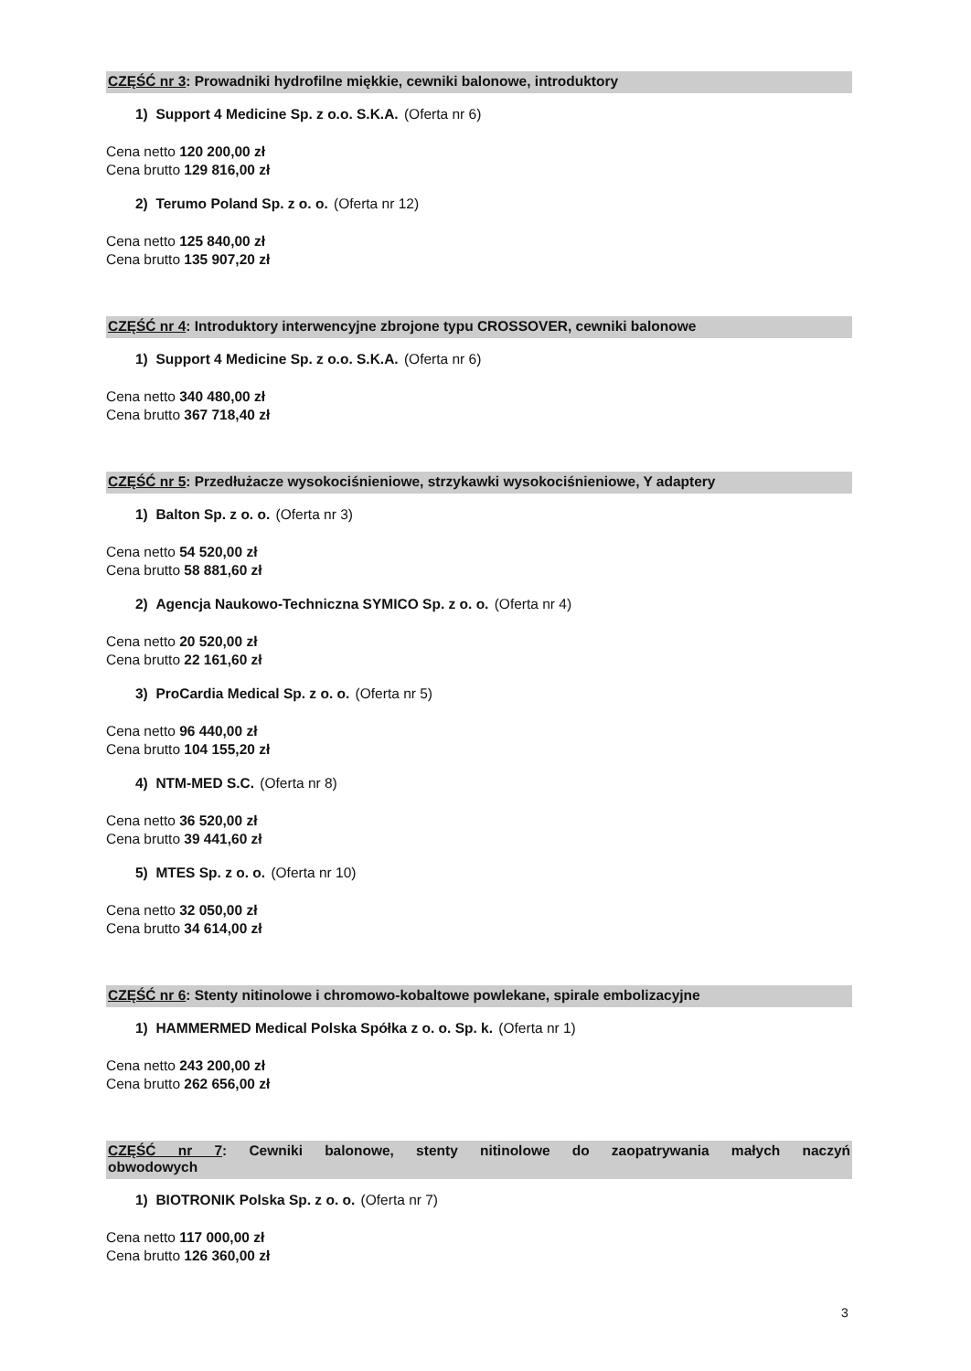CZĘŚĆ nr 3: Prowadniki hydrofilne miękkie, cewniki balonowe, introduktory
1) Support 4 Medicine Sp. z o.o. S.K.A. (Oferta nr 6)
Cena netto 120 200,00 zł
Cena brutto 129 816,00 zł
2) Terumo Poland Sp. z o. o. (Oferta nr 12)
Cena netto 125 840,00 zł
Cena brutto 135 907,20 zł
CZĘŚĆ nr 4: Introduktory interwencyjne zbrojone typu CROSSOVER, cewniki balonowe
1) Support 4 Medicine Sp. z o.o. S.K.A. (Oferta nr 6)
Cena netto 340 480,00 zł
Cena brutto 367 718,40 zł
CZĘŚĆ nr 5: Przedłużacze wysokociśnieniowe, strzykawki wysokociśnieniowe, Y adaptery
1) Balton Sp. z o. o. (Oferta nr 3)
Cena netto 54 520,00 zł
Cena brutto 58 881,60 zł
2) Agencja Naukowo-Techniczna SYMICO Sp. z o. o. (Oferta nr 4)
Cena netto 20 520,00 zł
Cena brutto 22 161,60 zł
3) ProCardia Medical Sp. z o. o. (Oferta nr 5)
Cena netto 96 440,00 zł
Cena brutto 104 155,20 zł
4) NTM-MED S.C. (Oferta nr 8)
Cena netto 36 520,00 zł
Cena brutto 39 441,60 zł
5) MTES Sp. z o. o. (Oferta nr 10)
Cena netto 32 050,00 zł
Cena brutto 34 614,00 zł
CZĘŚĆ nr 6: Stenty nitinolowe i chromowo-kobaltowe powlekane, spirale embolizacyjne
1) HAMMERMED Medical Polska Spółka z o. o. Sp. k. (Oferta nr 1)
Cena netto 243 200,00 zł
Cena brutto 262 656,00 zł
CZĘŚĆ nr 7: Cewniki balonowe, stenty nitinolowe do zaopatrywania małych naczyń
obwodowych
1) BIOTRONIK Polska Sp. z o. o. (Oferta nr 7)
Cena netto 117 000,00 zł
Cena brutto 126 360,00 zł
3